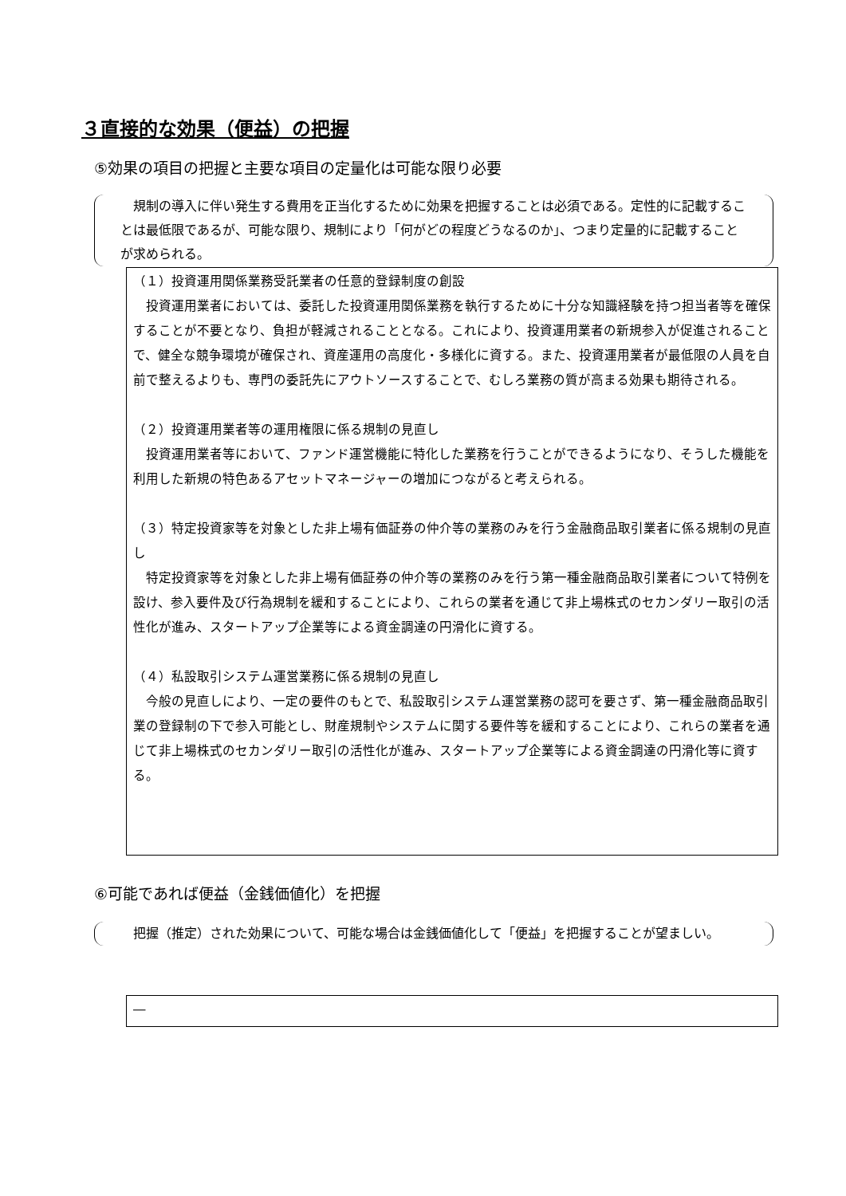３直接的な効果（便益）の把握
⑤効果の項目の把握と主要な項目の定量化は可能な限り必要
　規制の導入に伴い発生する費用を正当化するために効果を把握することは必須である。定性的に記載することは最低限であるが、可能な限り、規制により「何がどの程度どうなるのか」、つまり定量的に記載することが求められる。
（１）投資運用関係業務受託業者の任意的登録制度の創設
　投資運用業者においては、委託した投資運用関係業務を執行するために十分な知識経験を持つ担当者等を確保することが不要となり、負担が軽減されることとなる。これにより、投資運用業者の新規参入が促進されることで、健全な競争環境が確保され、資産運用の高度化・多様化に資する。また、投資運用業者が最低限の人員を自前で整えるよりも、専門の委託先にアウトソースすることで、むしろ業務の質が高まる効果も期待される。
（２）投資運用業者等の運用権限に係る規制の見直し
　投資運用業者等において、ファンド運営機能に特化した業務を行うことができるようになり、そうした機能を利用した新規の特色あるアセットマネージャーの増加につながると考えられる。
（３）特定投資家等を対象とした非上場有価証券の仲介等の業務のみを行う金融商品取引業者に係る規制の見直し
　特定投資家等を対象とした非上場有価証券の仲介等の業務のみを行う第一種金融商品取引業者について特例を設け、参入要件及び行為規制を緩和することにより、これらの業者を通じて非上場株式のセカンダリー取引の活性化が進み、スタートアップ企業等による資金調達の円滑化に資する。
（４）私設取引システム運営業務に係る規制の見直し
　今般の見直しにより、一定の要件のもとで、私設取引システム運営業務の認可を要さず、第一種金融商品取引業の登録制の下で参入可能とし、財産規制やシステムに関する要件等を緩和することにより、これらの業者を通じて非上場株式のセカンダリー取引の活性化が進み、スタートアップ企業等による資金調達の円滑化等に資する。
⑥可能であれば便益（金銭価値化）を把握
　把握（推定）された効果について、可能な場合は金銭価値化して「便益」を把握することが望ましい。
―